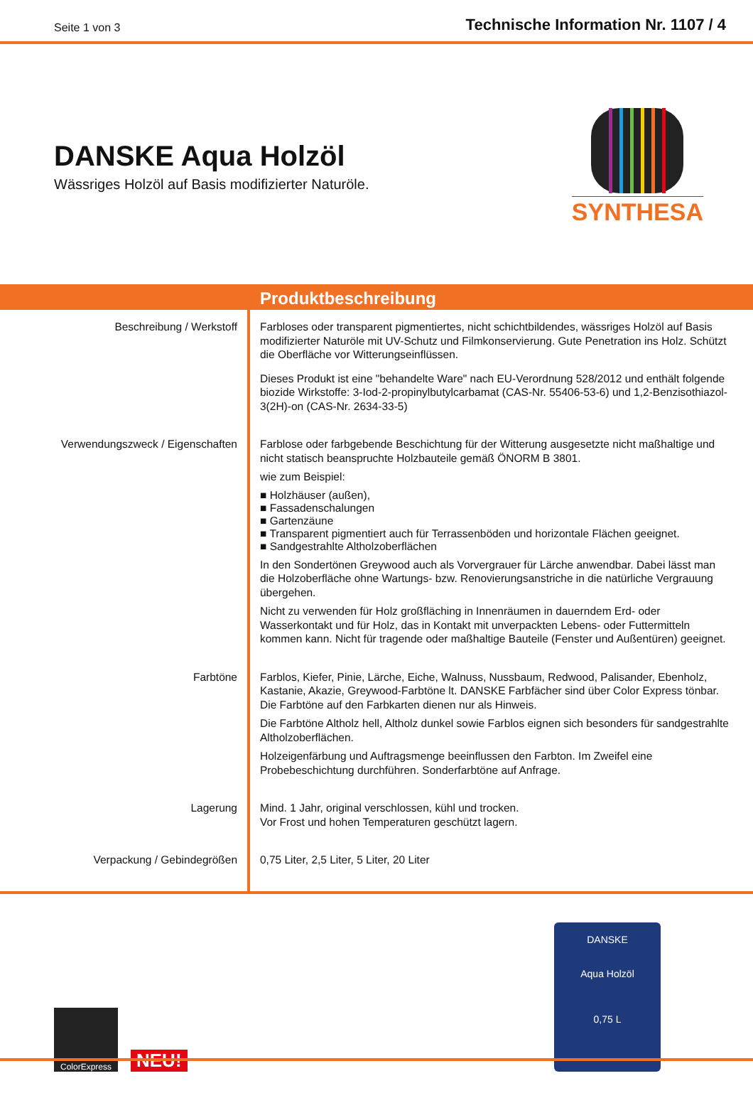Seite 1 von 3 Technische Information Nr. 1107 / 4
DANSKE Aqua Holzöl
Wässriges Holzöl auf Basis modifizierter Naturöle.
SYNTHESA
Produktbeschreibung
Beschreibung / Werkstoff
Farbloses oder transparent pigmentiertes, nicht schichtbildendes, wässriges Holzöl auf Basis modifizierter Naturöle mit UV-Schutz und Filmkonservierung. Gute Penetration ins Holz. Schützt die Oberfläche vor Witterungseinflüssen.
Dieses Produkt ist eine "behandelte Ware" nach EU-Verordnung 528/2012 und enthält folgende biozide Wirkstoffe: 3-Iod-2-propinylbutylcarbamat (CAS-Nr. 55406-53-6) und 1,2-Benzisothiazol-3(2H)-on (CAS-Nr. 2634-33-5)
Verwendungszweck / Eigenschaften
Farblose oder farbgebende Beschichtung für der Witterung ausgesetzte nicht maßhaltige und nicht statisch beanspruchte Holzbauteile gemäß ÖNORM B 3801.
wie zum Beispiel:
■ Holzhäuser (außen),
■ Fassadenschalungen
■ Gartenzäune
■ Transparent pigmentiert auch für Terrassenböden und horizontale Flächen geeignet.
■ Sandgestrahlte Altholzoberflächen
In den Sondertönen Greywood auch als Vorvergrauer für Lärche anwendbar. Dabei lässt man die Holzoberfläche ohne Wartungs- bzw. Renovierungsanstriche in die natürliche Vergrauung übergehen.
Nicht zu verwenden für Holz großfläching in Innenräumen in dauerndem Erd- oder Wasserkontakt und für Holz, das in Kontakt mit unverpackten Lebens- oder Futtermitteln kommen kann. Nicht für tragende oder maßhaltige Bauteile (Fenster und Außentüren) geeignet.
Farbtöne
Farblos, Kiefer, Pinie, Lärche, Eiche, Walnuss, Nussbaum, Redwood, Palisander, Ebenholz, Kastanie, Akazie, Greywood-Farbtöne lt. DANSKE Farbfächer sind über Color Express tönbar. Die Farbtöne auf den Farbkarten dienen nur als Hinweis.
Die Farbtöne Altholz hell, Altholz dunkel sowie Farblos eignen sich besonders für sandgestrahlte Altholzoberflächen.
Holzeigenfärbung und Auftragsmenge beeinflussen den Farbton. Im Zweifel eine Probebeschichtung durchführen. Sonderfarbtöne auf Anfrage.
Lagerung
Mind. 1 Jahr, original verschlossen, kühl und trocken.
Vor Frost und hohen Temperaturen geschützt lagern.
Verpackung / Gebindegrößen
0,75 Liter, 2,5 Liter, 5 Liter, 20 Liter
ColorExpress
NEU!
DANSKE
Aqua Holzöl
0,75 L